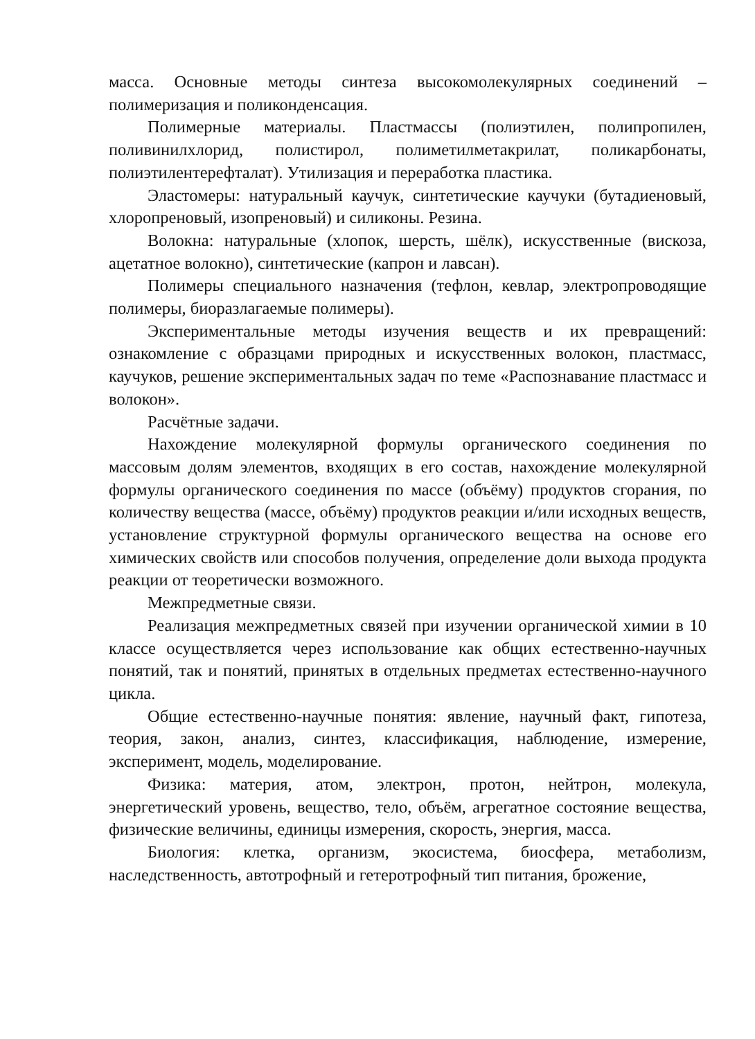масса. Основные методы синтеза высокомолекулярных соединений – полимеризация и поликонденсация.
Полимерные материалы. Пластмассы (полиэтилен, полипропилен, поливинилхлорид, полистирол, полиметилметакрилат, поликарбонаты, полиэтилентерефталат). Утилизация и переработка пластика.
Эластомеры: натуральный каучук, синтетические каучуки (бутадиеновый, хлоропреновый, изопреновый) и силиконы. Резина.
Волокна: натуральные (хлопок, шерсть, шёлк), искусственные (вискоза, ацетатное волокно), синтетические (капрон и лавсан).
Полимеры специального назначения (тефлон, кевлар, электропроводящие полимеры, биоразлагаемые полимеры).
Экспериментальные методы изучения веществ и их превращений: ознакомление с образцами природных и искусственных волокон, пластмасс, каучуков, решение экспериментальных задач по теме «Распознавание пластмасс и волокон».
Расчётные задачи.
Нахождение молекулярной формулы органического соединения по массовым долям элементов, входящих в его состав, нахождение молекулярной формулы органического соединения по массе (объёму) продуктов сгорания, по количеству вещества (массе, объёму) продуктов реакции и/или исходных веществ, установление структурной формулы органического вещества на основе его химических свойств или способов получения, определение доли выхода продукта реакции от теоретически возможного.
Межпредметные связи.
Реализация межпредметных связей при изучении органической химии в 10 классе осуществляется через использование как общих естественно-научных понятий, так и понятий, принятых в отдельных предметах естественно-научного цикла.
Общие естественно-научные понятия: явление, научный факт, гипотеза, теория, закон, анализ, синтез, классификация, наблюдение, измерение, эксперимент, модель, моделирование.
Физика: материя, атом, электрон, протон, нейтрон, молекула, энергетический уровень, вещество, тело, объём, агрегатное состояние вещества, физические величины, единицы измерения, скорость, энергия, масса.
Биология: клетка, организм, экосистема, биосфера, метаболизм, наследственность, автотрофный и гетеротрофный тип питания, брожение,